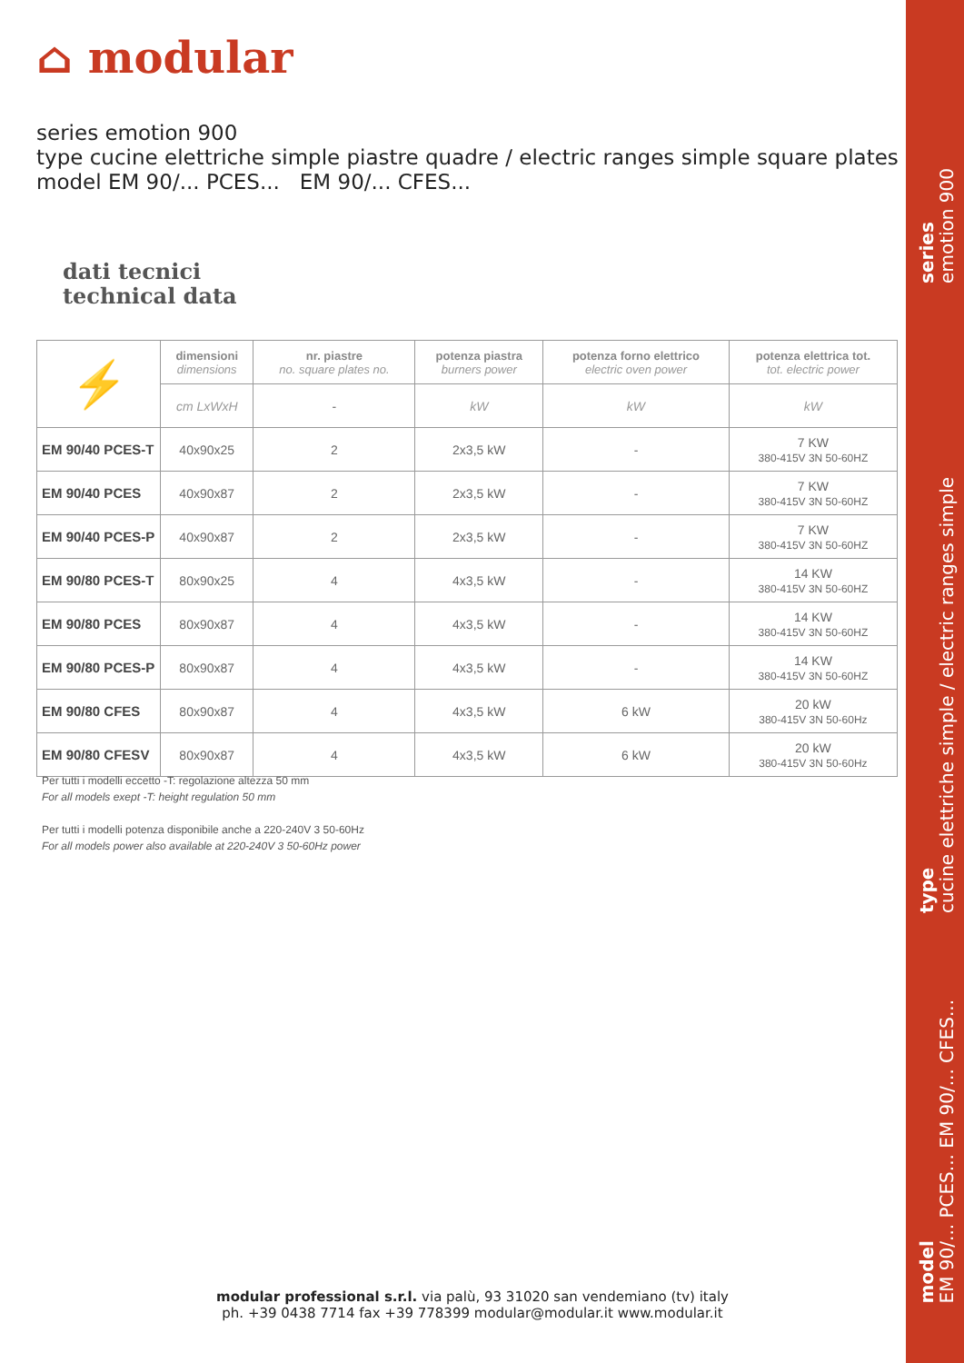⌂ modular
series emotion 900
type cucine elettriche simple piastre quadre / electric ranges simple square plates
model EM 90/... PCES... EM 90/... CFES...
dati tecnici
technical data
| ⚡ | dimensioni dimensions | nr. piastre no. square plates no. | potenza piastra burners power | potenza forno elettrico electric oven power | potenza elettrica tot. tot. electric power |
| --- | --- | --- | --- | --- | --- |
| | cm LxWxH | - | kW | kW | kW |
| EM 90/40 PCES-T | 40x90x25 | 2 | 2x3,5 kW | - | 7 KW 380-415V 3N 50-60HZ |
| EM 90/40 PCES | 40x90x87 | 2 | 2x3,5 kW | - | 7 KW 380-415V 3N 50-60HZ |
| EM 90/40 PCES-P | 40x90x87 | 2 | 2x3,5 kW | - | 7 KW 380-415V 3N 50-60HZ |
| EM 90/80 PCES-T | 80x90x25 | 4 | 4x3,5 kW | - | 14 KW 380-415V 3N 50-60HZ |
| EM 90/80 PCES | 80x90x87 | 4 | 4x3,5 kW | - | 14 KW 380-415V 3N 50-60HZ |
| EM 90/80 PCES-P | 80x90x87 | 4 | 4x3,5 kW | - | 14 KW 380-415V 3N 50-60HZ |
| EM 90/80 CFES | 80x90x87 | 4 | 4x3,5 kW | 6 kW | 20 kW 380-415V 3N 50-60Hz |
| EM 90/80 CFESV | 80x90x87 | 4 | 4x3,5 kW | 6 kW | 20 kW 380-415V 3N 50-60Hz |
Per tutti i modelli eccetto -T: regolazione altezza 50 mm
For all models exept -T: height regulation 50 mm
Per tutti i modelli potenza disponibile anche a 220-240V 3 50-60Hz
For all models power also available at 220-240V 3 50-60Hz power
modular professional s.r.l. via palù, 93 31020 san vendemiano (tv) italy
ph. +39 0438 7714 fax +39 778399 modular@modular.it www.modular.it
series
emotion 900
type
cucine elettriche simple / electric ranges simple
model
EM 90/... PCES... EM 90/... CFES...